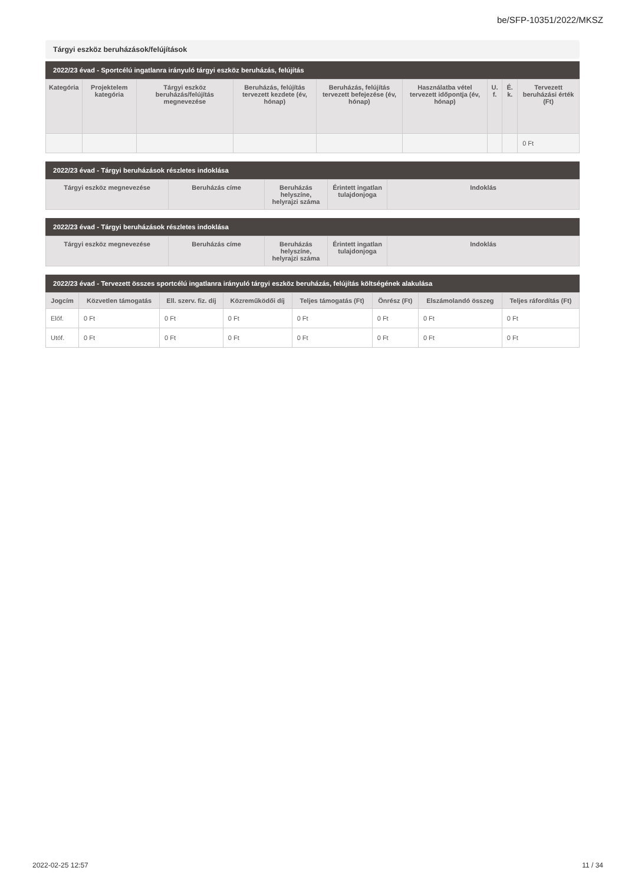be/SFP-10351/2022/MKSZ
Tárgyi eszköz beruházások/felújítások
2022/23 évad - Sportcélú ingatlanra irányuló tárgyi eszköz beruházás, felújítás
| Kategória | Projektelem kategória | Tárgyi eszköz beruházás/felújítás megnevezése | Beruházás, felújítás tervezett kezdete (év, hónap) | Beruházás, felújítás tervezett befejezése (év, hónap) | Használatba vétel tervezett időpontja (év, hónap) | U. f. | É. k. | Tervezett beruházási érték (Ft) |
| --- | --- | --- | --- | --- | --- | --- | --- | --- |
| | | | | | | | | 0 Ft |
2022/23 évad - Tárgyi beruházások részletes indoklása
| Tárgyi eszköz megnevezése | Beruházás címe | Beruházás helyszíne, helyrajzi száma | Érintett ingatlan tulajdonjoga | Indoklás |
| --- | --- | --- | --- | --- |
2022/23 évad - Tárgyi beruházások részletes indoklása
| Tárgyi eszköz megnevezése | Beruházás címe | Beruházás helyszíne, helyrajzi száma | Érintett ingatlan tulajdonjoga | Indoklás |
| --- | --- | --- | --- | --- |
2022/23 évad - Tervezett összes sportcélú ingatlanra irányuló tárgyi eszköz beruházás, felújítás költségének alakulása
| Jogcím | Közvetlen támogatás | Ell. szerv. fiz. díj | Közreműködői díj | Teljes támogatás (Ft) | Önrész (Ft) | Elszámolandó összeg | Teljes ráfordítás (Ft) |
| --- | --- | --- | --- | --- | --- | --- | --- |
| Előf. | 0 Ft | 0 Ft | 0 Ft | 0 Ft | 0 Ft | 0 Ft | 0 Ft |
| Utóf. | 0 Ft | 0 Ft | 0 Ft | 0 Ft | 0 Ft | 0 Ft | 0 Ft |
2022-02-25 12:57 11 / 34